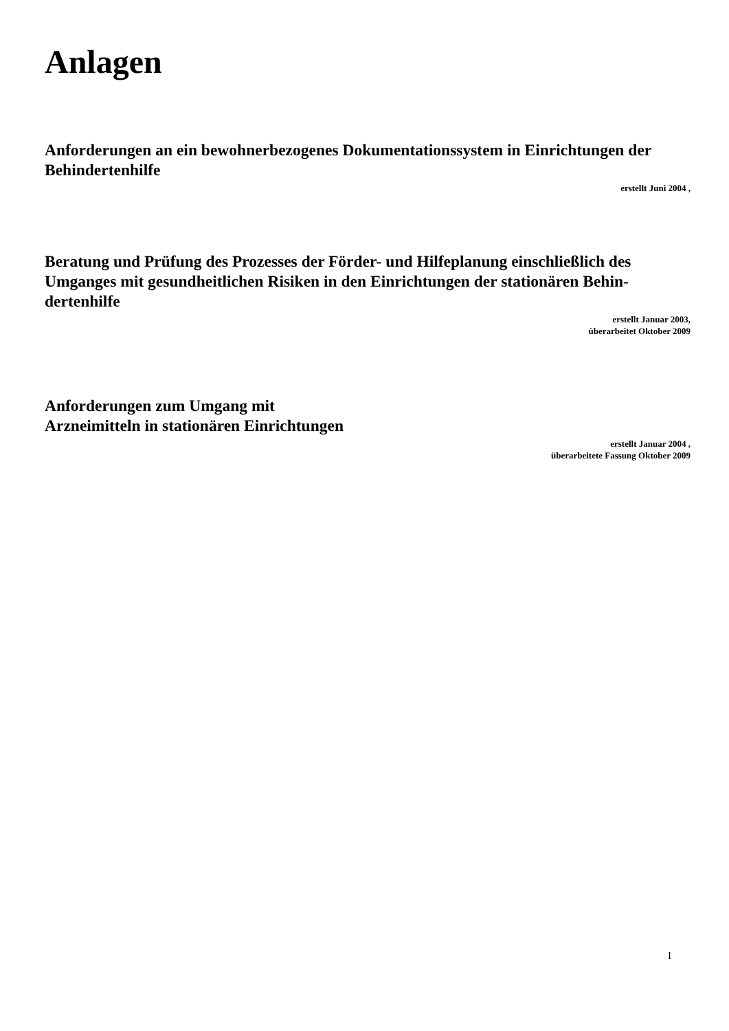Anlagen
Anforderungen an ein bewohnerbezogenes Dokumentationssystem in Einrichtungen der Behindertenhilfe
erstellt Juni 2004 ,
Beratung und Prüfung des Prozesses der Förder- und Hilfeplanung einschließlich des Umganges mit gesundheitlichen Risiken in den Einrichtungen der stationären Behin-dertenhilfe
erstellt Januar 2003,
überarbeitet Oktober 2009
Anforderungen zum Umgang mit
Arzneimitteln in stationären Einrichtungen
erstellt Januar 2004 ,
überarbeitete Fassung Oktober 2009
I